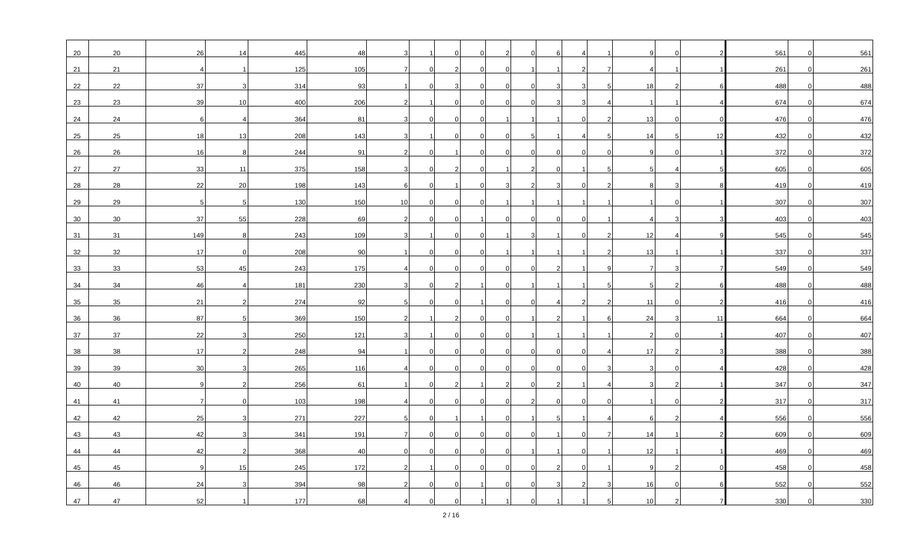| 20 | 20 | 26 | 14 | 445 | 48 | 3 | 1 | 0 | 0 | 2 | 0 | 6 | 4 | 1 | 9 | 0 | 2 | 561 | 0 | 561 |
| 21 | 21 | 4 | 1 | 125 | 105 | 7 | 0 | 2 | 0 | 0 | 1 | 1 | 2 | 7 | 4 | 1 | 1 | 261 | 0 | 261 |
| 22 | 22 | 37 | 3 | 314 | 93 | 1 | 0 | 3 | 0 | 0 | 0 | 3 | 3 | 5 | 18 | 2 | 6 | 488 | 0 | 488 |
| 23 | 23 | 39 | 10 | 400 | 206 | 2 | 1 | 0 | 0 | 0 | 0 | 3 | 3 | 4 | 1 | 1 | 4 | 674 | 0 | 674 |
| 24 | 24 | 6 | 4 | 364 | 81 | 3 | 0 | 0 | 0 | 1 | 1 | 1 | 0 | 2 | 13 | 0 | 0 | 476 | 0 | 476 |
| 25 | 25 | 18 | 13 | 208 | 143 | 3 | 1 | 0 | 0 | 0 | 5 | 1 | 4 | 5 | 14 | 5 | 12 | 432 | 0 | 432 |
| 26 | 26 | 16 | 8 | 244 | 91 | 2 | 0 | 1 | 0 | 0 | 0 | 0 | 0 | 0 | 9 | 0 | 1 | 372 | 0 | 372 |
| 27 | 27 | 33 | 11 | 375 | 158 | 3 | 0 | 2 | 0 | 1 | 2 | 0 | 1 | 5 | 5 | 4 | 5 | 605 | 0 | 605 |
| 28 | 28 | 22 | 20 | 198 | 143 | 6 | 0 | 1 | 0 | 3 | 2 | 3 | 0 | 2 | 8 | 3 | 8 | 419 | 0 | 419 |
| 29 | 29 | 5 | 5 | 130 | 150 | 10 | 0 | 0 | 0 | 1 | 1 | 1 | 1 | 1 | 1 | 0 | 1 | 307 | 0 | 307 |
| 30 | 30 | 37 | 55 | 228 | 69 | 2 | 0 | 0 | 1 | 0 | 0 | 0 | 0 | 1 | 4 | 3 | 3 | 403 | 0 | 403 |
| 31 | 31 | 149 | 8 | 243 | 109 | 3 | 1 | 0 | 0 | 1 | 3 | 1 | 0 | 2 | 12 | 4 | 9 | 545 | 0 | 545 |
| 32 | 32 | 17 | 0 | 208 | 90 | 1 | 0 | 0 | 0 | 1 | 1 | 1 | 1 | 2 | 13 | 1 | 1 | 337 | 0 | 337 |
| 33 | 33 | 53 | 45 | 243 | 175 | 4 | 0 | 0 | 0 | 0 | 0 | 2 | 1 | 9 | 7 | 3 | 7 | 549 | 0 | 549 |
| 34 | 34 | 46 | 4 | 181 | 230 | 3 | 0 | 2 | 1 | 0 | 1 | 1 | 1 | 5 | 5 | 2 | 6 | 488 | 0 | 488 |
| 35 | 35 | 21 | 2 | 274 | 92 | 5 | 0 | 0 | 1 | 0 | 0 | 4 | 2 | 2 | 11 | 0 | 2 | 416 | 0 | 416 |
| 36 | 36 | 87 | 5 | 369 | 150 | 2 | 1 | 2 | 0 | 0 | 1 | 2 | 1 | 6 | 24 | 3 | 11 | 664 | 0 | 664 |
| 37 | 37 | 22 | 3 | 250 | 121 | 3 | 1 | 0 | 0 | 0 | 1 | 1 | 1 | 1 | 2 | 0 | 1 | 407 | 0 | 407 |
| 38 | 38 | 17 | 2 | 248 | 94 | 1 | 0 | 0 | 0 | 0 | 0 | 0 | 0 | 4 | 17 | 2 | 3 | 388 | 0 | 388 |
| 39 | 39 | 30 | 3 | 265 | 116 | 4 | 0 | 0 | 0 | 0 | 0 | 0 | 0 | 3 | 3 | 0 | 4 | 428 | 0 | 428 |
| 40 | 40 | 9 | 2 | 256 | 61 | 1 | 0 | 2 | 1 | 2 | 0 | 2 | 1 | 4 | 3 | 2 | 1 | 347 | 0 | 347 |
| 41 | 41 | 7 | 0 | 103 | 198 | 4 | 0 | 0 | 0 | 0 | 2 | 0 | 0 | 0 | 1 | 0 | 2 | 317 | 0 | 317 |
| 42 | 42 | 25 | 3 | 271 | 227 | 5 | 0 | 1 | 1 | 0 | 1 | 5 | 1 | 4 | 6 | 2 | 4 | 556 | 0 | 556 |
| 43 | 43 | 42 | 3 | 341 | 191 | 7 | 0 | 0 | 0 | 0 | 0 | 1 | 0 | 7 | 14 | 1 | 2 | 609 | 0 | 609 |
| 44 | 44 | 42 | 2 | 368 | 40 | 0 | 0 | 0 | 0 | 0 | 1 | 1 | 0 | 1 | 12 | 1 | 1 | 469 | 0 | 469 |
| 45 | 45 | 9 | 15 | 245 | 172 | 2 | 1 | 0 | 0 | 0 | 0 | 2 | 0 | 1 | 9 | 2 | 0 | 458 | 0 | 458 |
| 46 | 46 | 24 | 3 | 394 | 98 | 2 | 0 | 0 | 1 | 0 | 0 | 3 | 2 | 3 | 16 | 0 | 6 | 552 | 0 | 552 |
| 47 | 47 | 52 | 1 | 177 | 68 | 4 | 0 | 0 | 1 | 1 | 0 | 1 | 1 | 5 | 10 | 2 | 7 | 330 | 0 | 330 |
2 / 16